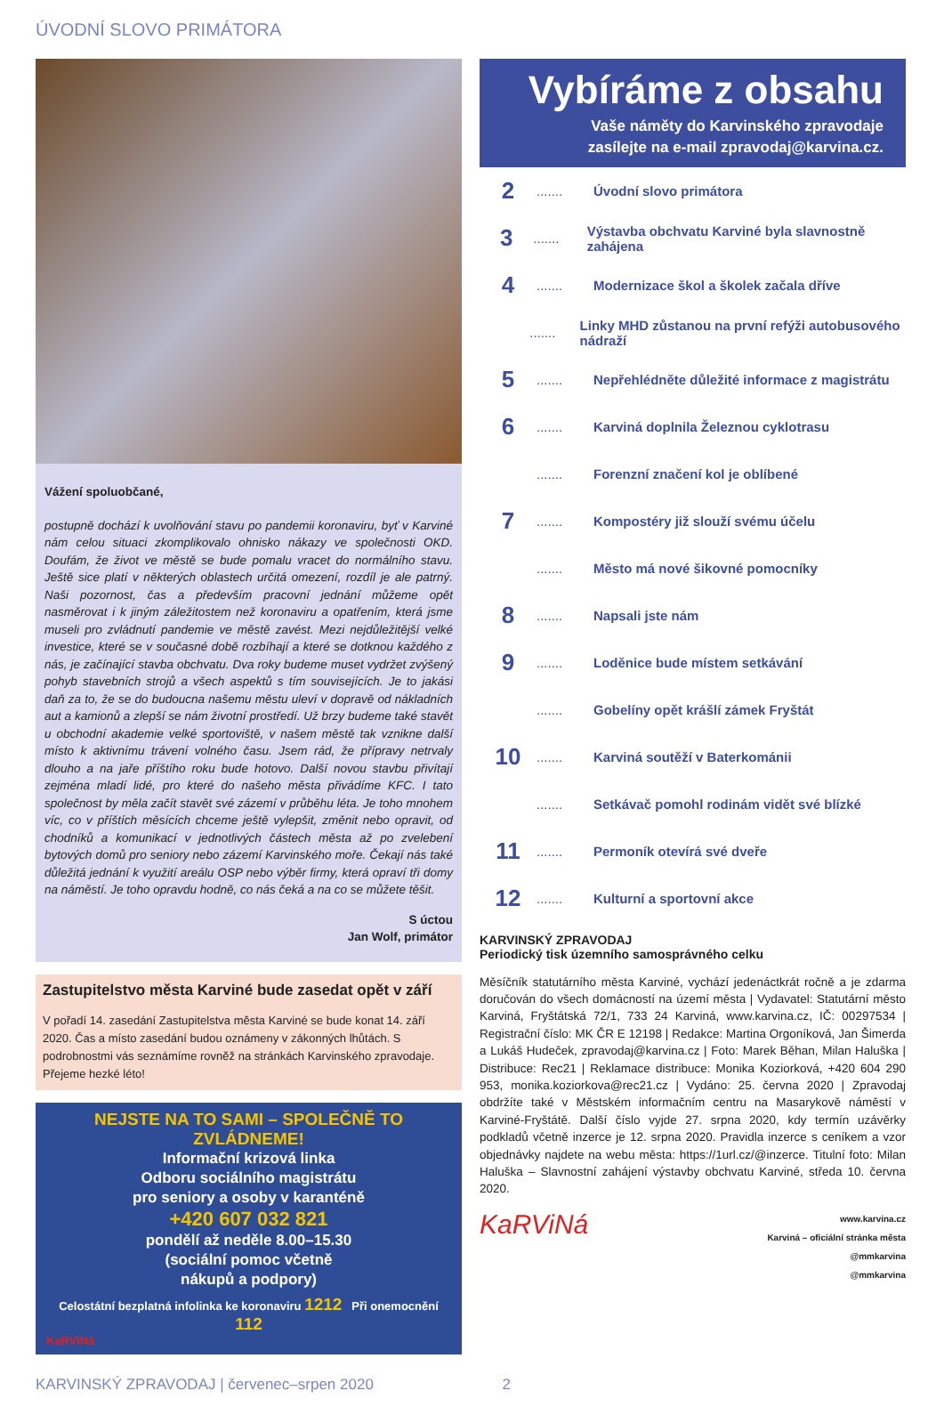ÚVODNÍ SLOVO PRIMÁTORA
Vážení spoluobčané,
postupně dochází k uvolňování stavu po pandemii koronaviru, byť v Karviné nám celou situaci zkomplikovalo ohnisko nákazy ve společnosti OKD. Doufám, že život ve městě se bude pomalu vracet do normálního stavu. Ještě sice platí v některých oblastech určitá omezení, rozdíl je ale patrný. Naši pozornost, čas a především pracovní jednání můžeme opět nasměrovat i k jiným záležitostem než koronaviru a opatřením, která jsme museli pro zvládnutí pandemie ve městě zavést. Mezi nejdůležitější velké investice, které se v současné době rozbíhají a které se dotknou každého z nás, je začínající stavba obchvatu. Dva roky budeme muset vydržet zvýšený pohyb stavebních strojů a všech aspektů s tím souvisejících. Je to jakási daň za to, že se do budoucna našemu městu uleví v dopravě od nákladních aut a kamionů a zlepší se nám životní prostředí. Už brzy budeme také stavět u obchodní akademie velké sportoviště, v našem městě tak vznikne další místo k aktivnímu trávení volného času. Jsem rád, že přípravy netrvaly dlouho a na jaře příštího roku bude hotovo. Další novou stavbu přivítají zejména mladí lidé, pro které do našeho města přivádíme KFC. I tato společnost by měla začít stavět své zázemí v průběhu léta. Je toho mnohem víc, co v příštích měsících chceme ještě vylepšit, změnit nebo opravit, od chodníků a komunikací v jednotlivých částech města až po zvelebení bytových domů pro seniory nebo zázemí Karvinského moře. Čekají nás také důležitá jednání k využití areálu OSP nebo výběr firmy, která opraví tři domy na náměstí. Je toho opravdu hodně, co nás čeká a na co se můžete těšit.
S úctou
Jan Wolf, primátor
Zastupitelstvo města Karviné bude zasedat opět v září
V pořadí 14. zasedání Zastupitelstva města Karviné se bude konat 14. září 2020. Čas a místo zasedání budou oznámeny v zákonných lhůtách. S podrobnostmi vás seznámíme rovněž na stránkách Karvinského zpravodaje. Přejeme hezké léto!
NEJSTE NA TO SAMI – SPOLEČNĚ TO ZVLÁDNEME!
Informační krizová linka
Odboru sociálního magistrátu
pro seniory a osoby v karanténě
+420 607 032 821
pondělí až neděle 8.00–15.30
(sociální pomoc včetně
nákupů a podpory)
Celostátní bezplatná infolinka ke koronaviru 1212 Při onemocnění 112
KaRViNá
Vybíráme z obsahu
Vaše náměty do Karvinského zpravodaje
zasílejte na e-mail zpravodaj@karvina.cz.
2....... Úvodní slovo primátora
3....... Výstavba obchvatu Karviné byla slavnostně zahájena
4....... Modernizace škol a školek začala dříve
....... Linky MHD zůstanou na první refýži autobusového nádraží
5....... Nepřehlédněte důležité informace z magistrátu
6....... Karviná doplnila Železnou cyklotrasu
....... Forenzní značení kol je oblíbené
7....... Kompostéry již slouží svému účelu
....... Město má nové šikovné pomocníky
8....... Napsali jste nám
9....... Loděnice bude místem setkávání
....... Gobelíny opět krášlí zámek Fryštát
10....... Karviná soutěží v Baterkománii
....... Setkávač pomohl rodinám vidět své blízké
11....... Permoník otevírá své dveře
12....... Kulturní a sportovní akce
KARVINSKÝ ZPRAVODAJ
Periodický tisk územního samosprávného celku
Měsíčník statutárního města Karviné, vychází jedenáctkrát ročně a je zdarma doručován do všech domácností na území města | Vydavatel: Statutární město Karviná, Fryštátská 72/1, 733 24 Karviná, www.karvina.cz, IČ: 00297534 | Registrační číslo: MK ČR E 12198 | Redakce: Martina Orgoníková, Jan Šimerda a Lukáš Hudeček, zpravodaj@karvina.cz | Foto: Marek Běhan, Milan Haluška | Distribuce: Rec21 | Reklamace distribuce: Monika Koziorková, +420 604 290 953, monika.koziorkova@rec21.cz | Vydáno: 25. června 2020 | Zpravodaj obdržíte také v Městském informačním centru na Masarykově náměstí v Karviné-Fryštátě. Další číslo vyjde 27. srpna 2020, kdy termín uzávěrky podkladů včetně inzerce je 12. srpna 2020. Pravidla inzerce s ceníkem a vzor objednávky najdete na webu města: https://1url.cz/@inzerce. Titulní foto: Milan Haluška – Slavnostní zahájení výstavby obchvatu Karviné, středa 10. června 2020.
KaRViNá
www.karvina.cz
Karviná – oficiální stránka města
@mmkarvina
@mmkarvina
KARVINSKÝ ZPRAVODAJ | červenec–srpen 2020 2